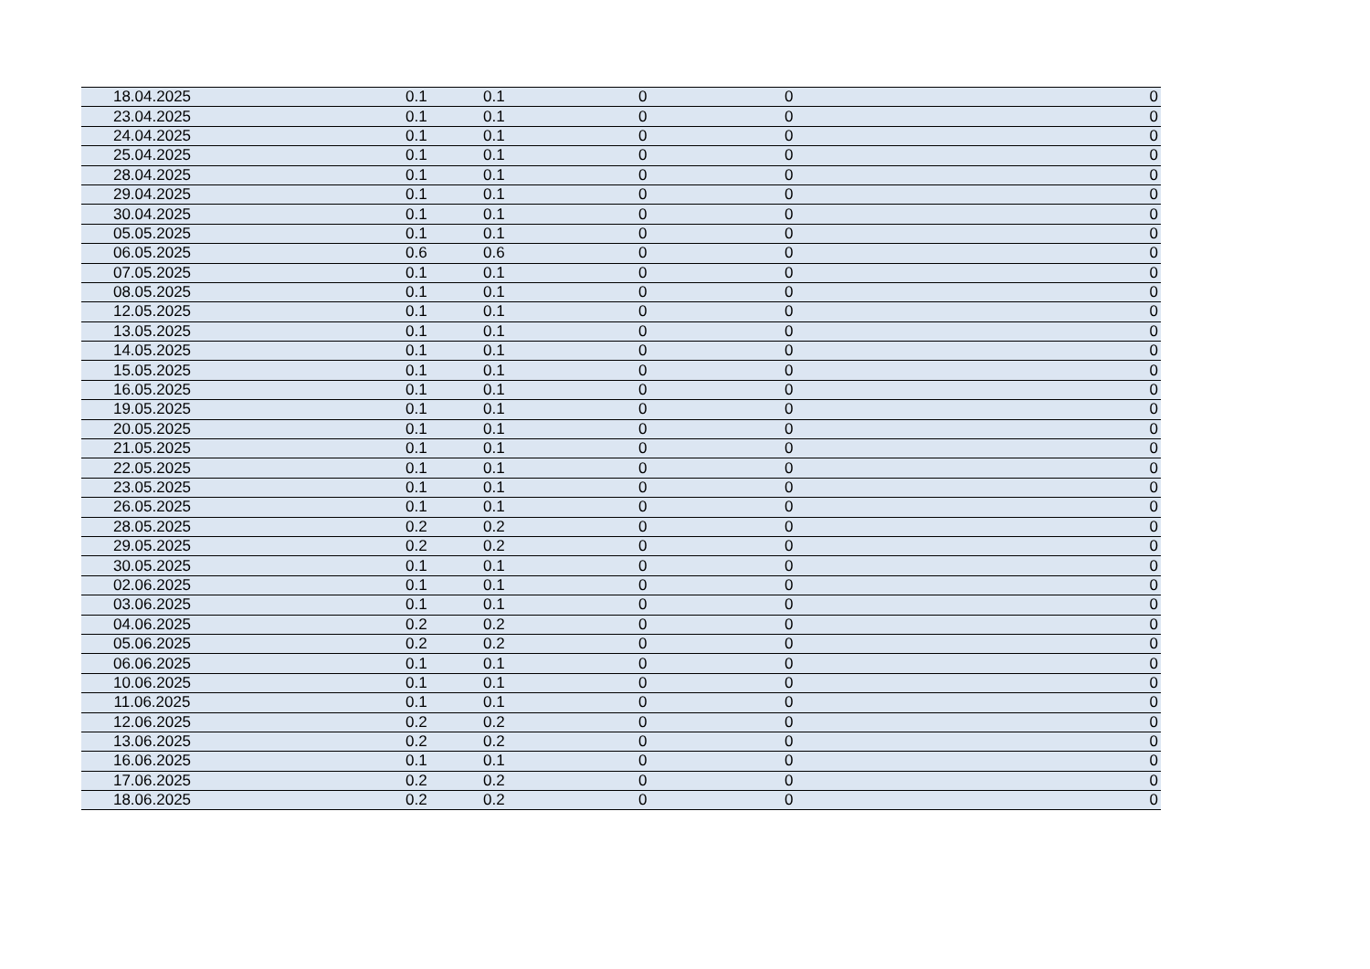| 18.04.2025 | 0.1 | 0.1 | 0 | 0 | 0 |
| 23.04.2025 | 0.1 | 0.1 | 0 | 0 | 0 |
| 24.04.2025 | 0.1 | 0.1 | 0 | 0 | 0 |
| 25.04.2025 | 0.1 | 0.1 | 0 | 0 | 0 |
| 28.04.2025 | 0.1 | 0.1 | 0 | 0 | 0 |
| 29.04.2025 | 0.1 | 0.1 | 0 | 0 | 0 |
| 30.04.2025 | 0.1 | 0.1 | 0 | 0 | 0 |
| 05.05.2025 | 0.1 | 0.1 | 0 | 0 | 0 |
| 06.05.2025 | 0.6 | 0.6 | 0 | 0 | 0 |
| 07.05.2025 | 0.1 | 0.1 | 0 | 0 | 0 |
| 08.05.2025 | 0.1 | 0.1 | 0 | 0 | 0 |
| 12.05.2025 | 0.1 | 0.1 | 0 | 0 | 0 |
| 13.05.2025 | 0.1 | 0.1 | 0 | 0 | 0 |
| 14.05.2025 | 0.1 | 0.1 | 0 | 0 | 0 |
| 15.05.2025 | 0.1 | 0.1 | 0 | 0 | 0 |
| 16.05.2025 | 0.1 | 0.1 | 0 | 0 | 0 |
| 19.05.2025 | 0.1 | 0.1 | 0 | 0 | 0 |
| 20.05.2025 | 0.1 | 0.1 | 0 | 0 | 0 |
| 21.05.2025 | 0.1 | 0.1 | 0 | 0 | 0 |
| 22.05.2025 | 0.1 | 0.1 | 0 | 0 | 0 |
| 23.05.2025 | 0.1 | 0.1 | 0 | 0 | 0 |
| 26.05.2025 | 0.1 | 0.1 | 0 | 0 | 0 |
| 28.05.2025 | 0.2 | 0.2 | 0 | 0 | 0 |
| 29.05.2025 | 0.2 | 0.2 | 0 | 0 | 0 |
| 30.05.2025 | 0.1 | 0.1 | 0 | 0 | 0 |
| 02.06.2025 | 0.1 | 0.1 | 0 | 0 | 0 |
| 03.06.2025 | 0.1 | 0.1 | 0 | 0 | 0 |
| 04.06.2025 | 0.2 | 0.2 | 0 | 0 | 0 |
| 05.06.2025 | 0.2 | 0.2 | 0 | 0 | 0 |
| 06.06.2025 | 0.1 | 0.1 | 0 | 0 | 0 |
| 10.06.2025 | 0.1 | 0.1 | 0 | 0 | 0 |
| 11.06.2025 | 0.1 | 0.1 | 0 | 0 | 0 |
| 12.06.2025 | 0.2 | 0.2 | 0 | 0 | 0 |
| 13.06.2025 | 0.2 | 0.2 | 0 | 0 | 0 |
| 16.06.2025 | 0.1 | 0.1 | 0 | 0 | 0 |
| 17.06.2025 | 0.2 | 0.2 | 0 | 0 | 0 |
| 18.06.2025 | 0.2 | 0.2 | 0 | 0 | 0 |